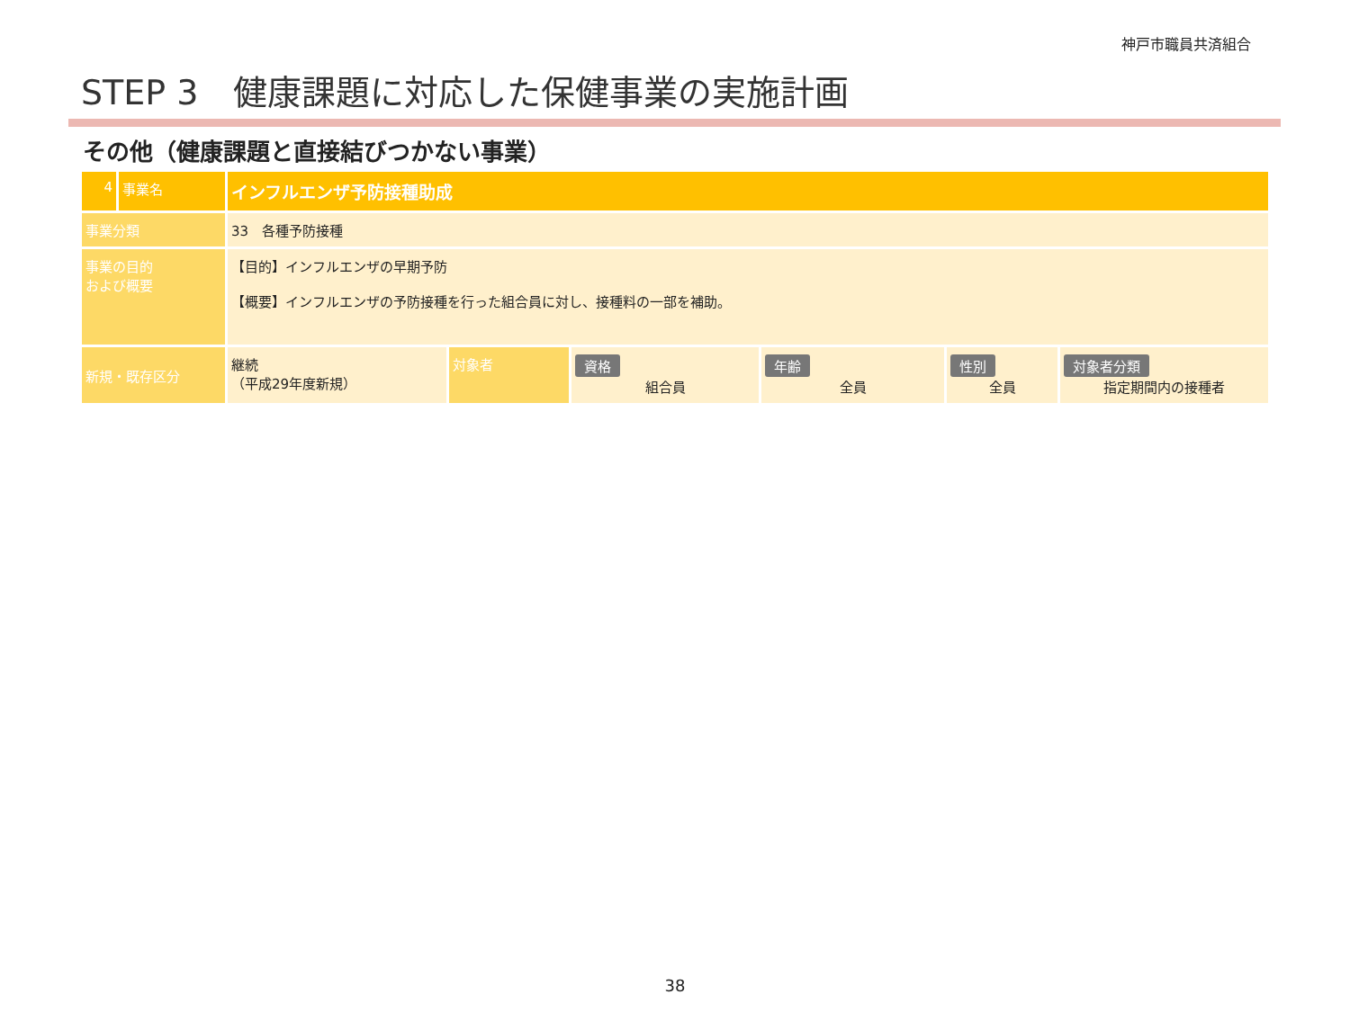神戸市職員共済組合
STEP 3　健康課題に対応した保健事業の実施計画
その他（健康課題と直接結びつかない事業）
| 4 | 事業名 | インフルエンザ予防接種助成 | | | | | |
| 事業分類 | | 33 各種予防接種 | | | | | |
| 事業の目的 および概要 | | 【目的】インフルエンザの早期予防 【概要】インフルエンザの予防接種を行った組合員に対し、接種料の一部を補助。 | | | | | |
| 新規・既存区分 | | 継続 （平成29年度新規） | 対象者 | 資格 組合員 | 年齢 全員 | 性別 全員 | 対象者分類 指定期間内の接種者 |
38